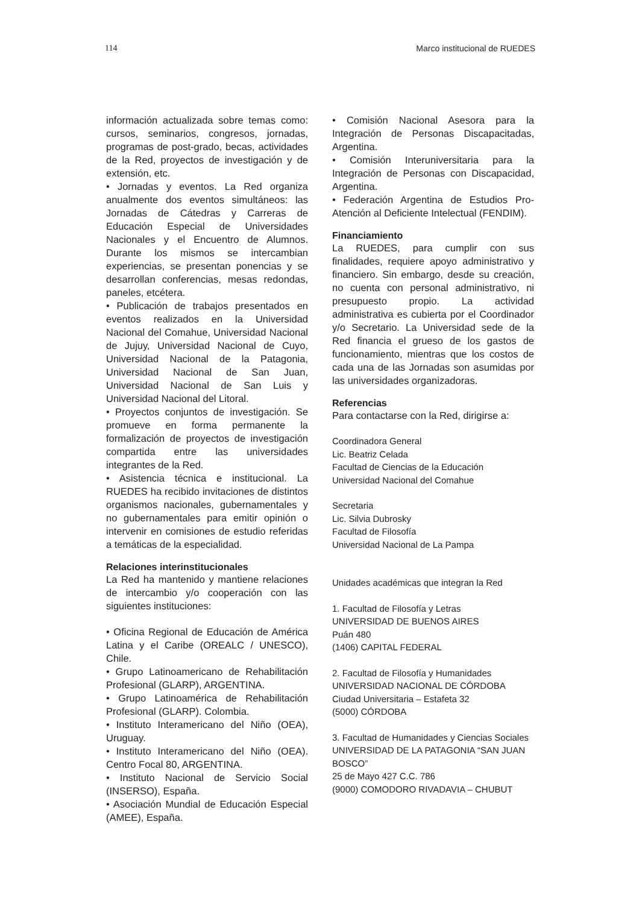114 Marco institucional de RUEDES
información actualizada sobre temas como: cursos, seminarios, congresos, jornadas, programas de post-grado, becas, actividades de la Red, proyectos de investigación y de extensión, etc.
• Jornadas y eventos. La Red organiza anualmente dos eventos simultáneos: las Jornadas de Cátedras y Carreras de Educación Especial de Universidades Nacionales y el Encuentro de Alumnos. Durante los mismos se intercambian experiencias, se presentan ponencias y se desarrollan conferencias, mesas redondas, paneles, etcétera.
• Publicación de trabajos presentados en eventos realizados en la Universidad Nacional del Comahue, Universidad Nacional de Jujuy, Universidad Nacional de Cuyo, Universidad Nacional de la Patagonia, Universidad Nacional de San Juan, Universidad Nacional de San Luis y Universidad Nacional del Litoral.
• Proyectos conjuntos de investigación. Se promueve en forma permanente la formalización de proyectos de investigación compartida entre las universidades integrantes de la Red.
• Asistencia técnica e institucional. La RUEDES ha recibido invitaciones de distintos organismos nacionales, gubernamentales y no gubernamentales para emitir opinión o intervenir en comisiones de estudio referidas a temáticas de la especialidad.
Relaciones interinstitucionales
La Red ha mantenido y mantiene relaciones de intercambio y/o cooperación con las siguientes instituciones:
• Oficina Regional de Educación de América Latina y el Caribe (OREALC / UNESCO), Chile.
• Grupo Latinoamericano de Rehabilitación Profesional (GLARP), ARGENTINA.
• Grupo Latinoamérica de Rehabilitación Profesional (GLARP). Colombia.
• Instituto Interamericano del Niño (OEA), Uruguay.
• Instituto Interamericano del Niño (OEA). Centro Focal 80, ARGENTINA.
• Instituto Nacional de Servicio Social (INSERSO), España.
• Asociación Mundial de Educación Especial (AMEE), España.
• Comisión Nacional Asesora para la Integración de Personas Discapacitadas, Argentina.
• Comisión Interuniversitaria para la Integración de Personas con Discapacidad, Argentina.
• Federación Argentina de Estudios Pro-Atención al Deficiente Intelectual (FENDIM).
Financiamiento
La RUEDES, para cumplir con sus finalidades, requiere apoyo administrativo y financiero. Sin embargo, desde su creación, no cuenta con personal administrativo, ni presupuesto propio. La actividad administrativa es cubierta por el Coordinador y/o Secretario. La Universidad sede de la Red financia el grueso de los gastos de funcionamiento, mientras que los costos de cada una de las Jornadas son asumidas por las universidades organizadoras.
Referencias
Para contactarse con la Red, dirigirse a:
Coordinadora General
Lic. Beatriz Celada
Facultad de Ciencias de la Educación
Universidad Nacional del Comahue
Secretaria
Lic. Silvia Dubrosky
Facultad de Filosofía
Universidad Nacional de La Pampa
Unidades académicas que integran la Red
1. Facultad de Filosofía y Letras
UNIVERSIDAD DE BUENOS AIRES
Puán 480
(1406) CAPITAL FEDERAL
2. Facultad de Filosofía y Humanidades
UNIVERSIDAD NACIONAL DE CÓRDOBA
Ciudad Universitaria – Estafeta 32
(5000) CÓRDOBA
3. Facultad de Humanidades y Ciencias Sociales UNIVERSIDAD DE LA PATAGONIA “SAN JUAN BOSCO”
25 de Mayo 427 C.C. 786
(9000) COMODORO RIVADAVIA – CHUBUT